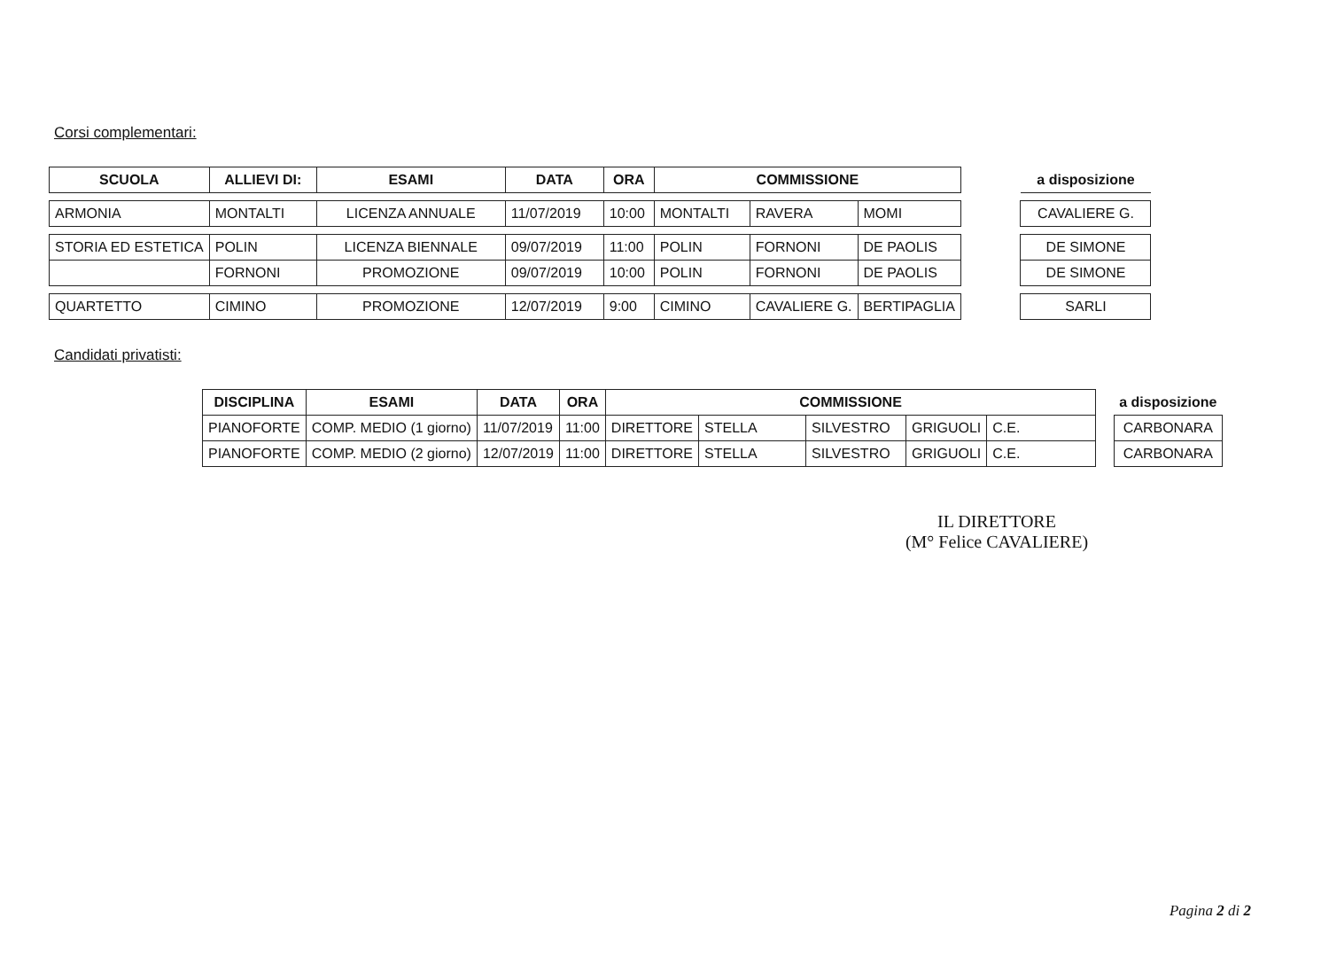Corsi complementari:
| SCUOLA | ALLIEVI DI: | ESAMI | DATA | ORA | COMMISSIONE | | | | a disposizione |
| ARMONIA | MONTALTI | LICENZA ANNUALE | 11/07/2019 | 10:00 | MONTALTI | RAVERA | MOMI | | CAVALIERE G. |
| STORIA ED ESTETICA | POLIN | LICENZA BIENNALE | 09/07/2019 | 11:00 | POLIN | FORNONI | DE PAOLIS | | DE SIMONE |
| | FORNONI | PROMOZIONE | 09/07/2019 | 10:00 | POLIN | FORNONI | DE PAOLIS | | DE SIMONE |
| QUARTETTO | CIMINO | PROMOZIONE | 12/07/2019 | 9:00 | CIMINO | CAVALIERE G. | BERTIPAGLIA | | SARLI |
Candidati privatisti:
| DISCIPLINA | ESAMI | DATA | ORA | COMMISSIONE | | | | | | a disposizione |
| PIANOFORTE | COMP. MEDIO (1 giorno) | 11/07/2019 | 11:00 | DIRETTORE | STELLA | SILVESTRO | GRIGUOLI | C.E. | | CARBONARA |
| PIANOFORTE | COMP. MEDIO (2 giorno) | 12/07/2019 | 11:00 | DIRETTORE | STELLA | SILVESTRO | GRIGUOLI | C.E. | | CARBONARA |
IL DIRETTORE
(M° Felice CAVALIERE)
Pagina 2 di 2